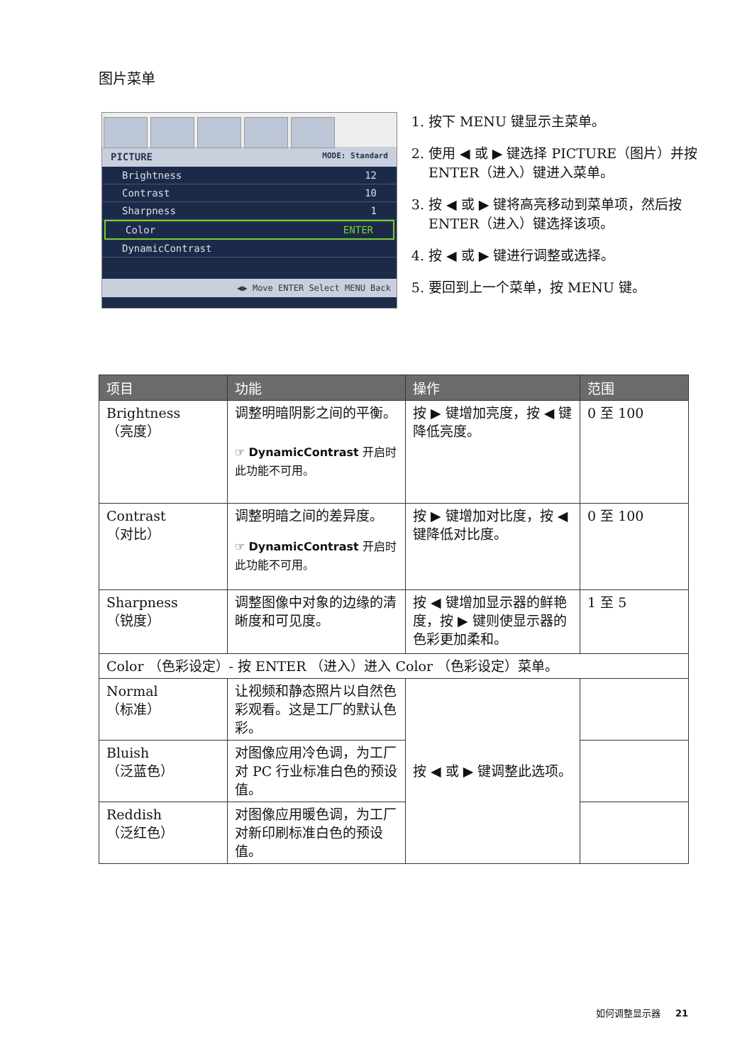图片菜单
PICTURE MODE: Standard
Brightness 12
Contrast 10
Sharpness 1
Color ENTER
DynamicContrast
◀▶ Move ENTER Select MENU Back
1. 按下 MENU 键显示主菜单。
2. 使用 ◀ 或 ▶ 键选择 PICTURE（图片）并按 ENTER（进入）键进入菜单。
3. 按 ◀ 或 ▶ 键将高亮移动到菜单项，然后按 ENTER（进入）键选择该项。
4. 按 ◀ 或 ▶ 键进行调整或选择。
5. 要回到上一个菜单，按 MENU 键。
| 项目 | 功能 | 操作 | 范围 |
| --- | --- | --- | --- |
| Brightness （亮度） | 调整明暗阴影之间的平衡。 ☞ DynamicContrast 开启时此功能不可用。 | 按 ▶ 键增加亮度，按 ◀ 键降低亮度。 | 0 至 100 |
| Contrast （对比） | 调整明暗之间的差异度。 ☞ DynamicContrast 开启时此功能不可用。 | 按 ▶ 键增加对比度，按 ◀ 键降低对比度。 | 0 至 100 |
| Sharpness （锐度） | 调整图像中对象的边缘的清晰度和可见度。 | 按 ◀ 键增加显示器的鲜艳度，按 ▶ 键则使显示器的色彩更加柔和。 | 1 至 5 |
| Color （色彩设定）- 按 ENTER （进入）进入 Color （色彩设定）菜单。 | | | |
| Normal （标准） | 让视频和静态照片以自然色彩观看。这是工厂的默认色彩。 | 按 ◀ 或 ▶ 键调整此选项。 | |
| Bluish （泛蓝色） | 对图像应用冷色调，为工厂对 PC 行业标准白色的预设值。 | | |
| Reddish （泛红色） | 对图像应用暖色调，为工厂对新印刷标准白色的预设值。 | | |
如何调整显示器 21